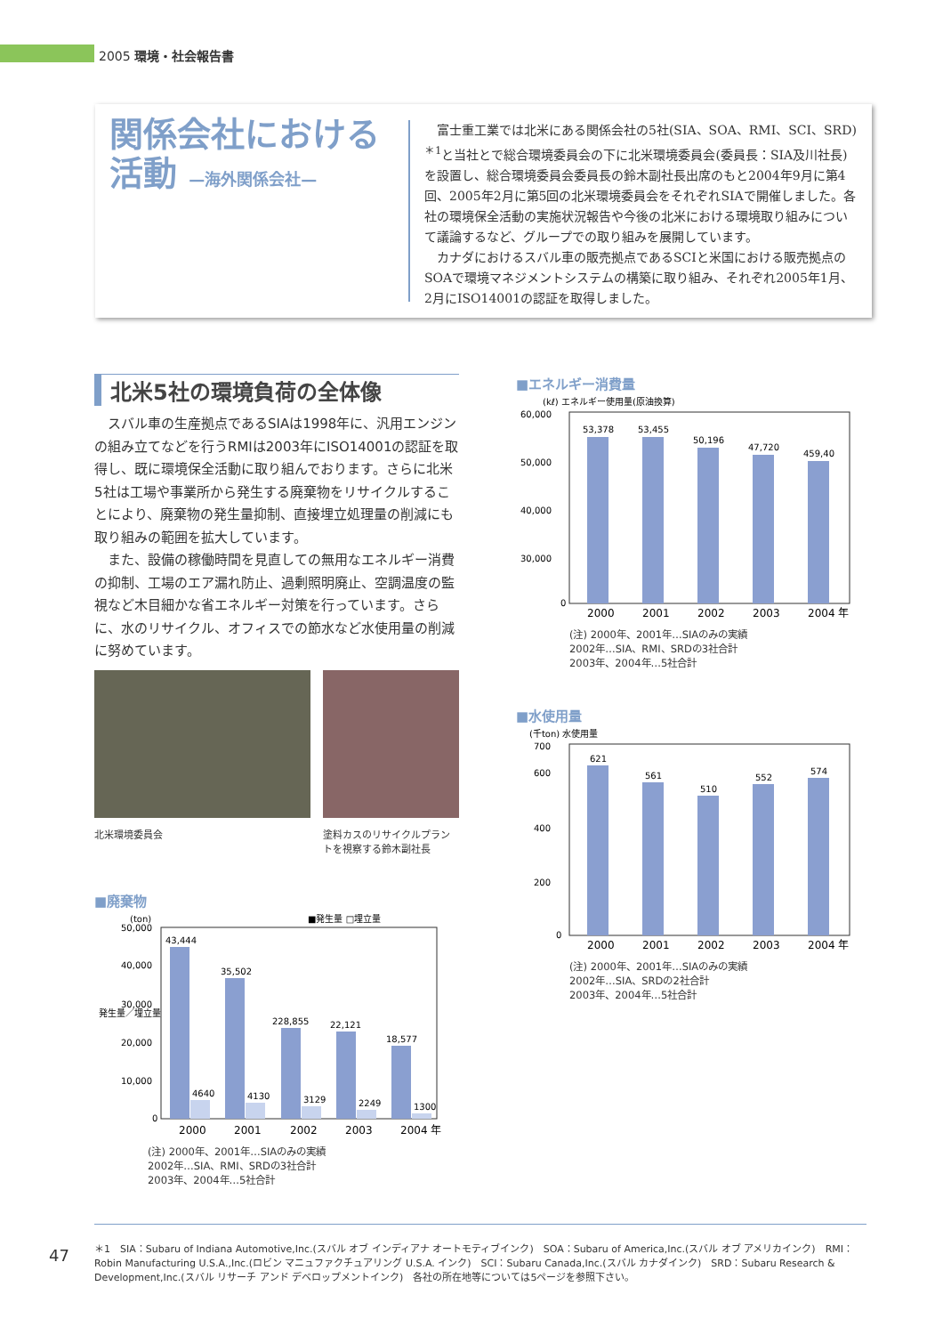2005 環境・社会報告書
関係会社における活動 —海外関係会社—
　富士重工業では北米にある関係会社の5社(SIA、SOA、RMI、SCI、SRD)<sup>＊1</sup>と当社とで総合環境委員会の下に北米環境委員会(委員長：SIA及川社長)を設置し、総合環境委員会委員長の鈴木副社長出席のもと2004年9月に第4回、2005年2月に第5回の北米環境委員会をそれぞれSIAで開催しました。各社の環境保全活動の実施状況報告や今後の北米における環境取り組みについて議論するなど、グループでの取り組みを展開しています。
　カナダにおけるスバル車の販売拠点であるSCIと米国における販売拠点のSOAで環境マネジメントシステムの構築に取り組み、それぞれ2005年1月、2月にISO14001の認証を取得しました。
北米5社の環境負荷の全体像
　スバル車の生産拠点であるSIAは1998年に、汎用エンジンの組み立てなどを行うRMIは2003年にISO14001の認証を取得し、既に環境保全活動に取り組んでおります。さらに北米5社は工場や事業所から発生する廃棄物をリサイクルすることにより、廃棄物の発生量抑制、直接埋立処理量の削減にも取り組みの範囲を拡大しています。
　また、設備の稼働時間を見直しての無用なエネルギー消費の抑制、工場のエア漏れ防止、過剰照明廃止、空調温度の監視など木目細かな省エネルギー対策を行っています。さらに、水のリサイクル、オフィスでの節水など水使用量の削減に努めています。
北米環境委員会 塗料カスのリサイクルプラントを視察する鈴木副社長
■廃棄物
(ton)
■発生量 □埋立量
50,000
40,000
30,000
20,000
10,000
0
43,444
35,502
228,855
22,121
18,577
4640
4130
3129
2249
1300
2000
2001
2002
2003
2004 年
発生量／埋立量
(注) 2000年、2001年…SIAのみの実績
2002年…SIA、RMI、SRDの3社合計
2003年、2004年…5社合計
■エネルギー消費量
(kℓ) エネルギー使用量(原油換算)
60,000
50,000
40,000
30,000
0
53,378
53,455
50,196
47,720
459,40
2000
2001
2002
2003
2004 年
(注) 2000年、2001年…SIAのみの実績
2002年…SIA、RMI、SRDの3社合計
2003年、2004年…5社合計
■水使用量
(千ton) 水使用量
700
600
400
200
0
621
561
510
552
574
2000
2001
2002
2003
2004 年
(注) 2000年、2001年…SIAのみの実績
2002年…SIA、SRDの2社合計
2003年、2004年…5社合計
47
＊1　SIA：Subaru of Indiana Automotive,Inc.(スバル オブ インディアナ オートモティブインク)　SOA：Subaru of America,Inc.(スバル オブ アメリカインク)　RMI：Robin Manufacturing U.S.A.,Inc.(ロビン マニュファクチュアリング U.S.A. インク)　SCI：Subaru Canada,Inc.(スバル カナダインク)　SRD：Subaru Research & Development,Inc.(スバル リサーチ アンド デベロップメントインク)　各社の所在地等については5ページを参照下さい。